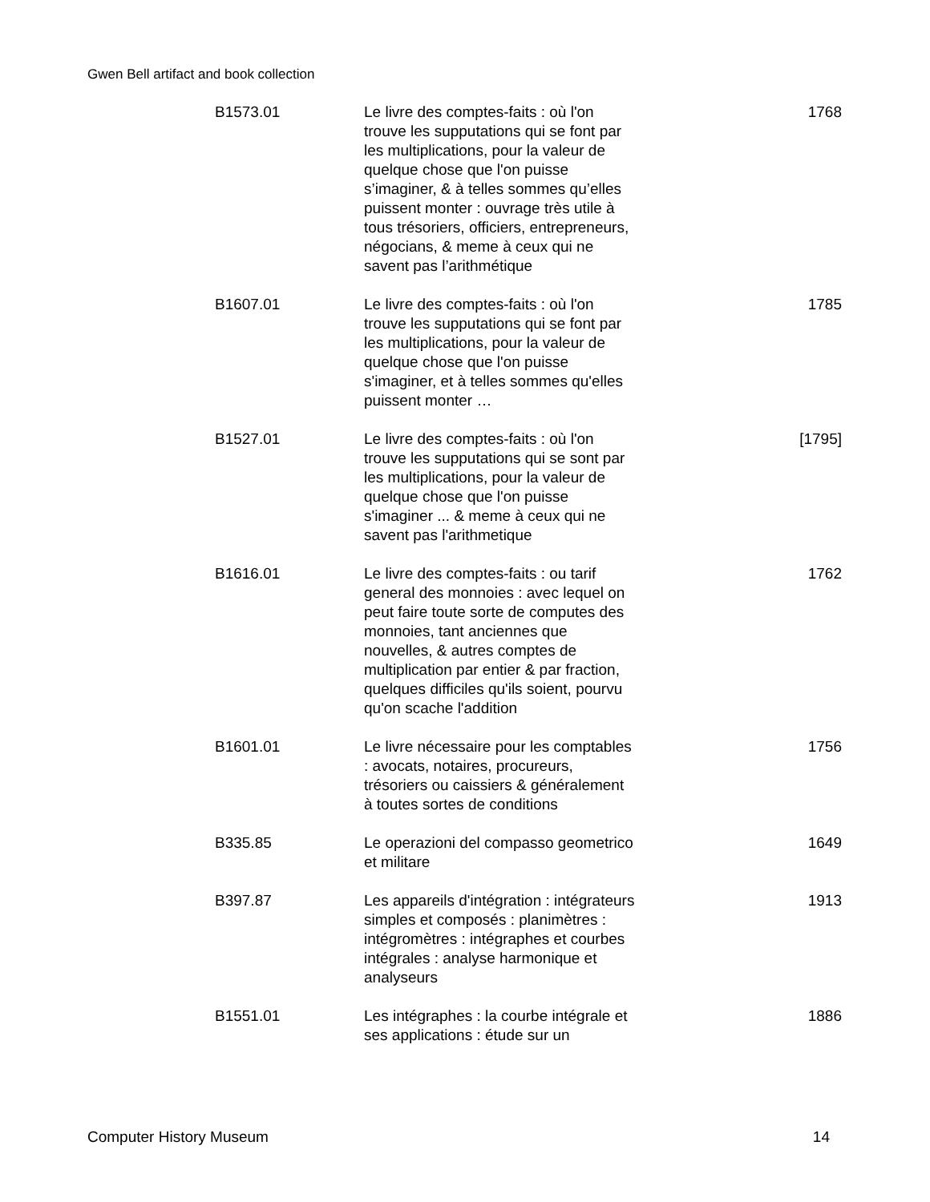Gwen Bell artifact and book collection
| B1573.01 | Le livre des comptes-faits : où l'on trouve les supputations qui se font par les multiplications, pour la valeur de quelque chose que l'on puisse s’imaginer, & à telles sommes qu’elles puissent monter : ouvrage très utile à tous trésoriers, officiers, entrepreneurs, négocians, & meme à ceux qui ne savent pas l’arithmétique | 1768 |
| B1607.01 | Le livre des comptes-faits : où l'on trouve les supputations qui se font par les multiplications, pour la valeur de quelque chose que l'on puisse s'imaginer, et à telles sommes qu'elles puissent monter … | 1785 |
| B1527.01 | Le livre des comptes-faits : où l'on trouve les supputations qui se sont par les multiplications, pour la valeur de quelque chose que l'on puisse s'imaginer ... & meme à ceux qui ne savent pas l'arithmetique | [1795] |
| B1616.01 | Le livre des comptes-faits : ou tarif general des monnoies : avec lequel on peut faire toute sorte de computes des monnoies, tant anciennes que nouvelles, & autres comptes de multiplication par entier & par fraction, quelques difficiles qu'ils soient, pourvu qu'on scache l'addition | 1762 |
| B1601.01 | Le livre nécessaire pour les comptables : avocats, notaires, procureurs, trésoriers ou caissiers & généralement à toutes sortes de conditions | 1756 |
| B335.85 | Le operazioni del compasso geometrico et militare | 1649 |
| B397.87 | Les appareils d'intégration : intégrateurs simples et composés : planimètres : intégromètres : intégraphes et courbes intégrales : analyse harmonique et analyseurs | 1913 |
| B1551.01 | Les intégraphes : la courbe intégrale et ses applications : étude sur un | 1886 |
Computer History Museum 14